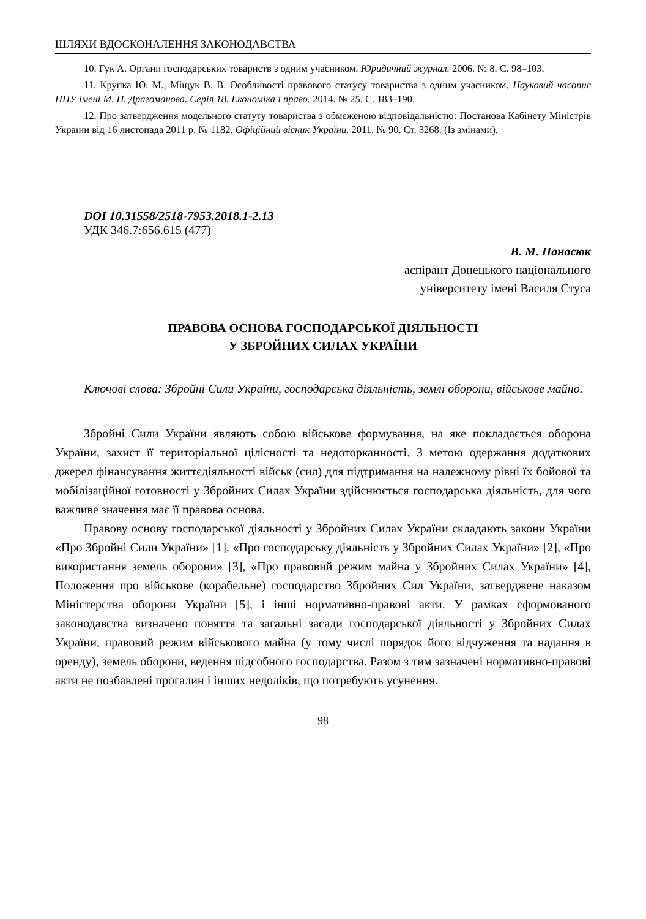ШЛЯХИ ВДОСКОНАЛЕННЯ ЗАКОНОДАВСТВА
10. Гук А. Органи господарських товариств з одним учасником. Юридичний журнал. 2006. № 8. С. 98–103.
11. Крупка Ю. М., Міщук В. В. Особливості правового статусу товариства з одним учасником. Науковий часопис НПУ імені М. П. Драгоманова. Серія 18. Економіка і право. 2014. № 25. С. 183–190.
12. Про затвердження модельного статуту товариства з обмеженою відповідальністю: Постанова Кабінету Міністрів України від 16 листопада 2011 р. № 1182. Офіційний вісник України. 2011. № 90. Ст. 3268. (Із змінами).
DOI 10.31558/2518-7953.2018.1-2.13
УДК 346.7:656.615 (477)
В. М. Панасюк
аспірант Донецького національного
університету імені Василя Стуса
ПРАВОВА ОСНОВА ГОСПОДАРСЬКОЇ ДІЯЛЬНОСТІ
У ЗБРОЙНИХ СИЛАХ УКРАЇНИ
Ключові слова: Збройні Сили України, господарська діяльність, землі оборони, військове майно.
Збройні Сили України являють собою військове формування, на яке покладається оборона України, захист її територіальної цілісності та недоторканності. З метою одержання додаткових джерел фінансування життєдіяльності військ (сил) для підтримання на належному рівні їх бойової та мобілізаційної готовності у Збройних Силах України здійснюється господарська діяльність, для чого важливе значення має її правова основа.
Правову основу господарської діяльності у Збройних Силах України складають закони України «Про Збройні Сили України» [1], «Про господарську діяльність у Збройних Силах України» [2], «Про використання земель оборони» [3], «Про правовий режим майна у Збройних Силах України» [4], Положення про військове (корабельне) господарство Збройних Сил України, затверджене наказом Міністерства оборони України [5], і інші нормативно-правові акти. У рамках сформованого законодавства визначено поняття та загальні засади господарської діяльності у Збройних Силах України, правовий режим військового майна (у тому числі порядок його відчуження та надання в оренду), земель оборони, ведення підсобного господарства. Разом з тим зазначені нормативно-правові акти не позбавлені прогалин і інших недоліків, що потребують усунення.
98